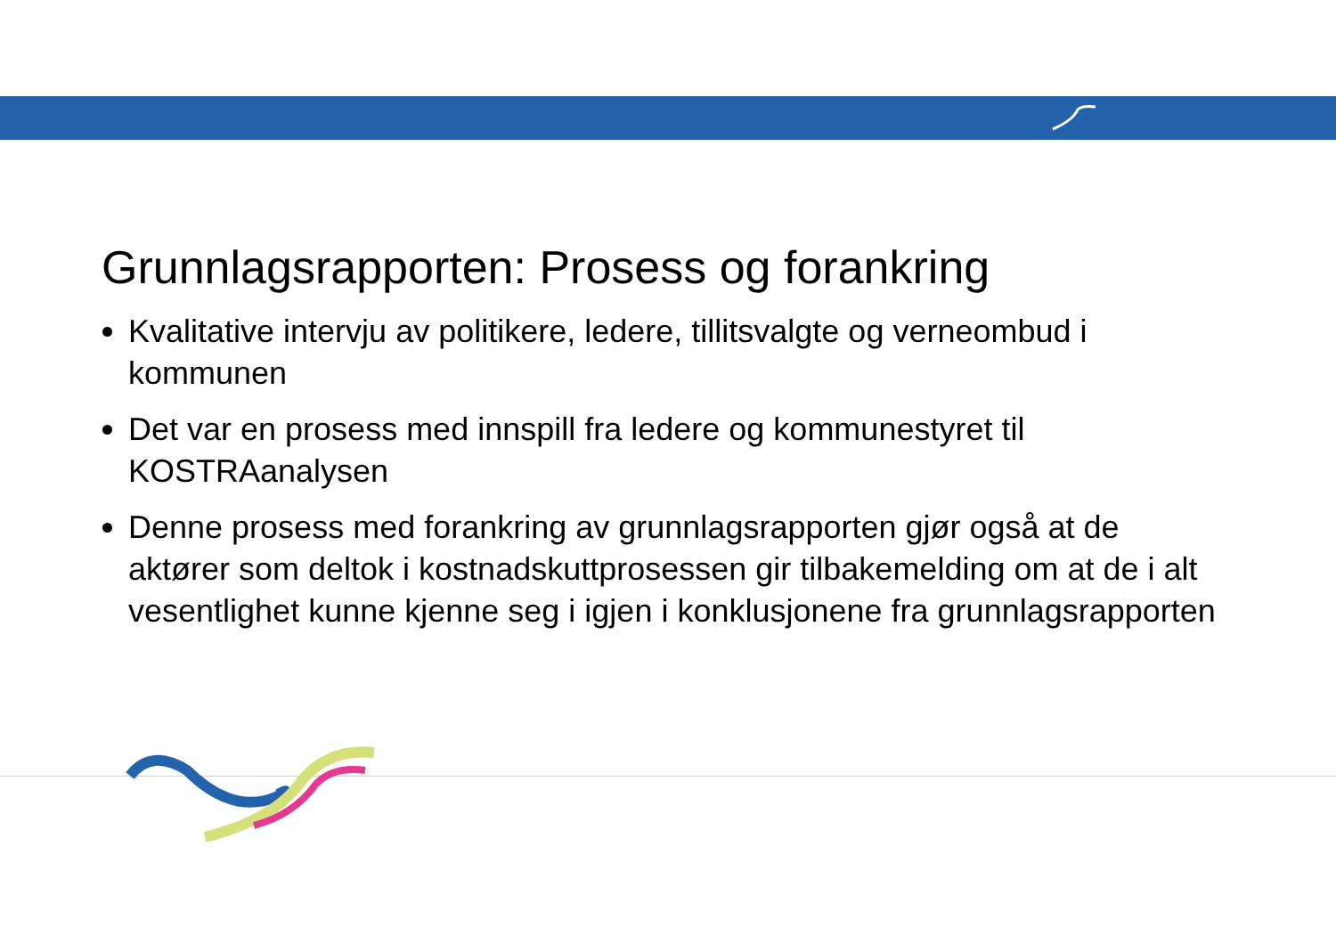Grunnlagsrapporten: Prosess og forankring
Kvalitative intervju av politikere, ledere, tillitsvalgte og verneombud i kommunen
Det var en prosess med innspill fra ledere og kommunestyret til KOSTRAanalysen
Denne prosess med forankring av grunnlagsrapporten gjør også at de aktører som deltok i kostnadskuttprosessen gir tilbakemelding om at de i alt vesentlighet kunne kjenne seg i igjen i konklusjonene fra grunnlagsrapporten